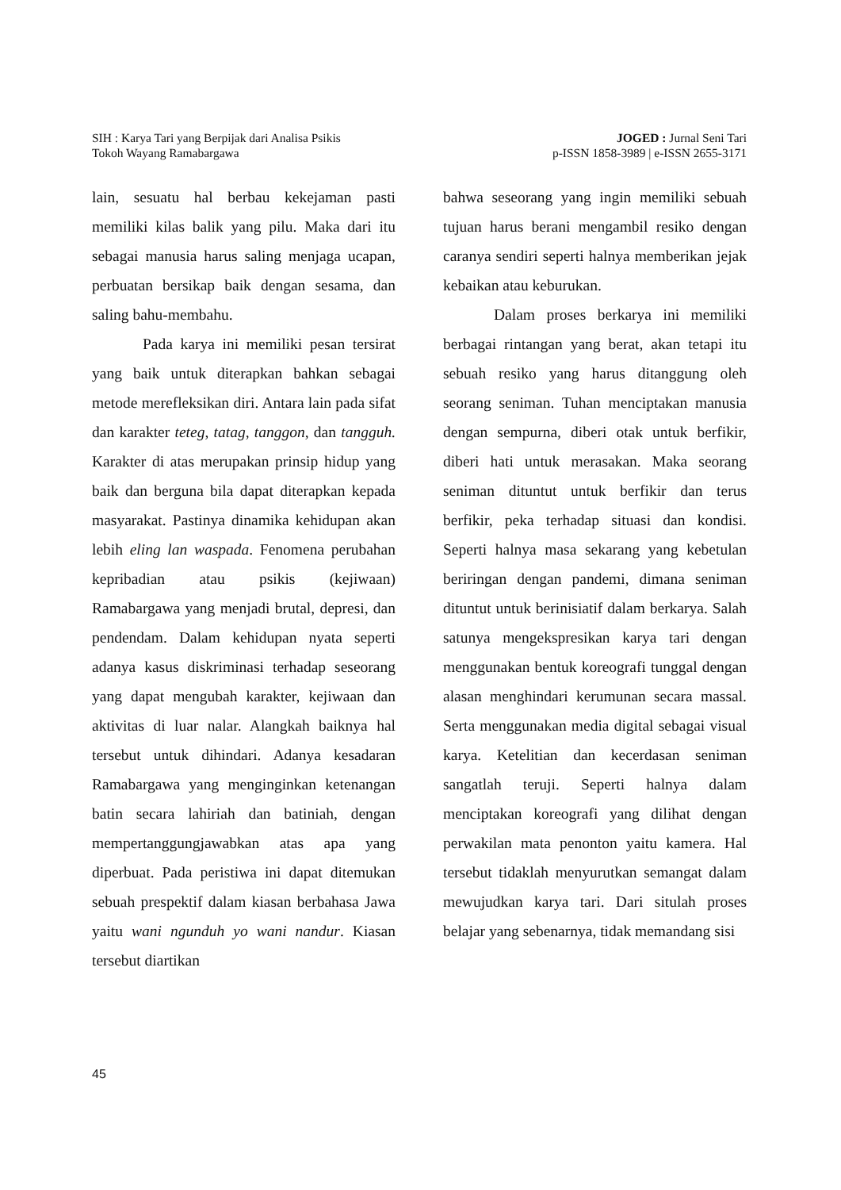SIH : Karya Tari yang Berpijak dari Analisa Psikis
Tokoh Wayang Ramabargawa
JOGED : Jurnal Seni Tari
p-ISSN 1858-3989 | e-ISSN 2655-3171
lain, sesuatu hal berbau kekejaman pasti memiliki kilas balik yang pilu. Maka dari itu sebagai manusia harus saling menjaga ucapan, perbuatan bersikap baik dengan sesama, dan saling bahu-membahu.
Pada karya ini memiliki pesan tersirat yang baik untuk diterapkan bahkan sebagai metode merefleksikan diri. Antara lain pada sifat dan karakter teteg, tatag, tanggon, dan tangguh. Karakter di atas merupakan prinsip hidup yang baik dan berguna bila dapat diterapkan kepada masyarakat. Pastinya dinamika kehidupan akan lebih eling lan waspada. Fenomena perubahan kepribadian atau psikis (kejiwaan) Ramabargawa yang menjadi brutal, depresi, dan pendendam. Dalam kehidupan nyata seperti adanya kasus diskriminasi terhadap seseorang yang dapat mengubah karakter, kejiwaan dan aktivitas di luar nalar. Alangkah baiknya hal tersebut untuk dihindari. Adanya kesadaran Ramabargawa yang menginginkan ketenangan batin secara lahiriah dan batiniah, dengan mempertanggungjawabkan atas apa yang diperbuat. Pada peristiwa ini dapat ditemukan sebuah prespektif dalam kiasan berbahasa Jawa yaitu wani ngunduh yo wani nandur. Kiasan tersebut diartikan
bahwa seseorang yang ingin memiliki sebuah tujuan harus berani mengambil resiko dengan caranya sendiri seperti halnya memberikan jejak kebaikan atau keburukan.
Dalam proses berkarya ini memiliki berbagai rintangan yang berat, akan tetapi itu sebuah resiko yang harus ditanggung oleh seorang seniman. Tuhan menciptakan manusia dengan sempurna, diberi otak untuk berfikir, diberi hati untuk merasakan. Maka seorang seniman dituntut untuk berfikir dan terus berfikir, peka terhadap situasi dan kondisi. Seperti halnya masa sekarang yang kebetulan beriringan dengan pandemi, dimana seniman dituntut untuk berinisiatif dalam berkarya. Salah satunya mengekspresikan karya tari dengan menggunakan bentuk koreografi tunggal dengan alasan menghindari kerumunan secara massal. Serta menggunakan media digital sebagai visual karya. Ketelitian dan kecerdasan seniman sangatlah teruji. Seperti halnya dalam menciptakan koreografi yang dilihat dengan perwakilan mata penonton yaitu kamera. Hal tersebut tidaklah menyurutkan semangat dalam mewujudkan karya tari. Dari situlah proses belajar yang sebenarnya, tidak memandang sisi
45